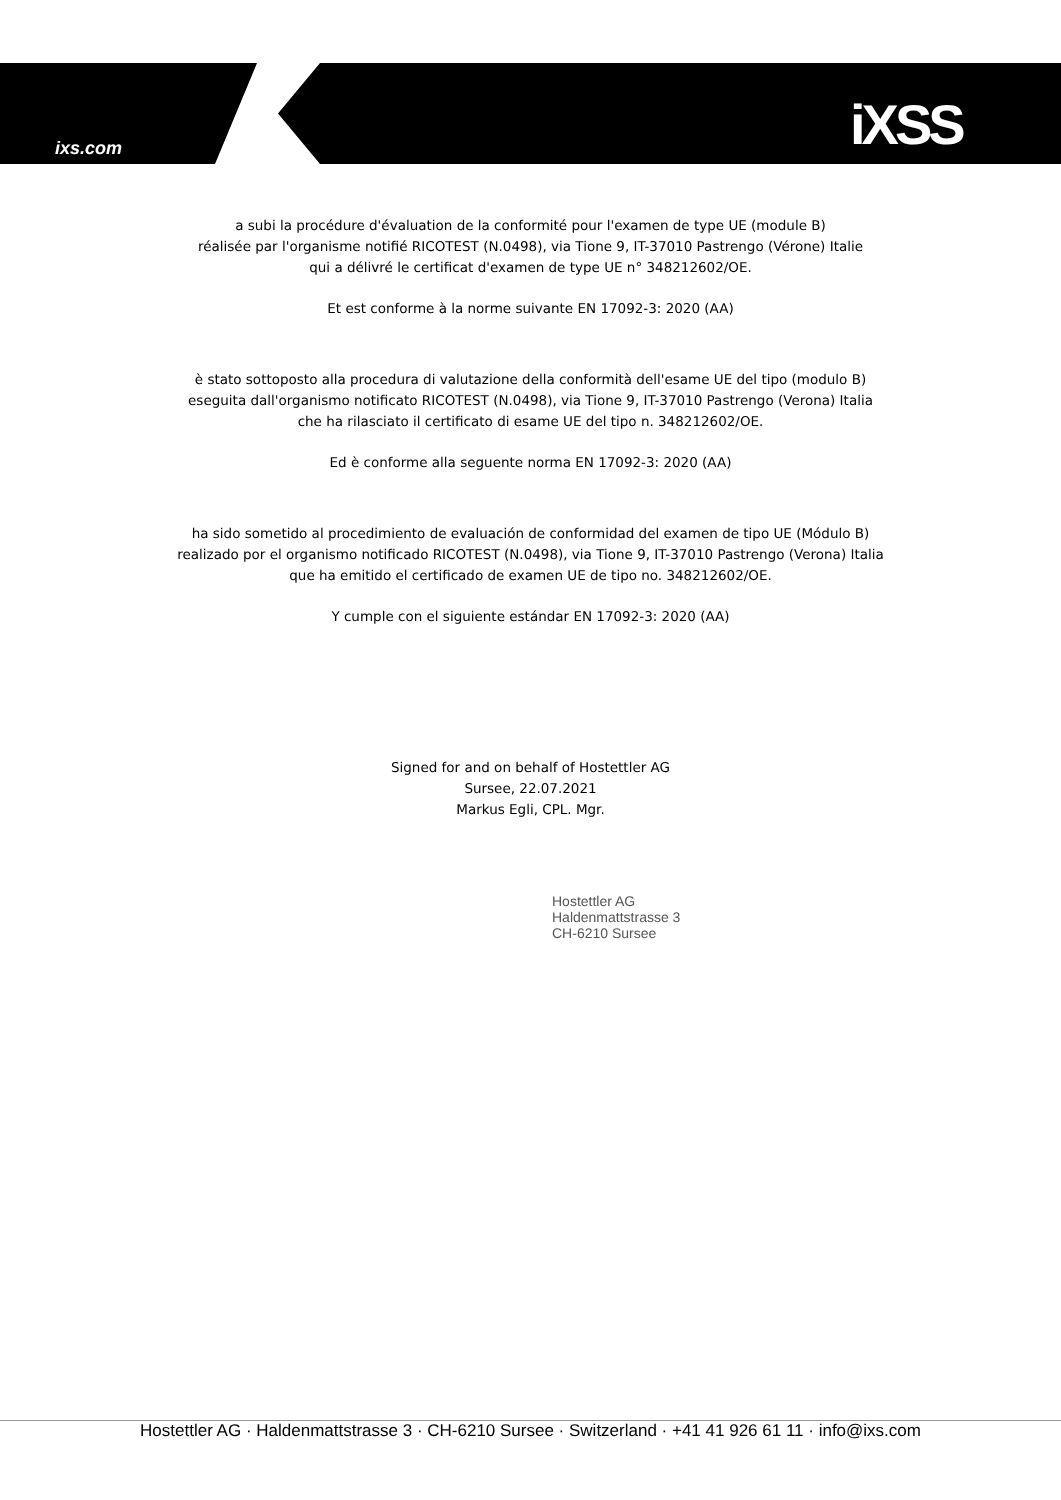ixs.com iXSS
a subi la procédure d'évaluation de la conformité pour l'examen de type UE (module B)
réalisée par l'organisme notifié RICOTEST (N.0498), via Tione 9, IT-37010 Pastrengo (Vérone) Italie
qui a délivré le certificat d'examen de type UE n° 348212602/OE.
Et est conforme à la norme suivante EN 17092-3: 2020 (AA)
è stato sottoposto alla procedura di valutazione della conformità dell'esame UE del tipo (modulo B)
eseguita dall'organismo notificato RICOTEST (N.0498), via Tione 9, IT-37010 Pastrengo (Verona) Italia
che ha rilasciato il certificato di esame UE del tipo n. 348212602/OE.
Ed è conforme alla seguente norma EN 17092-3: 2020 (AA)
ha sido sometido al procedimiento de evaluación de conformidad del examen de tipo UE (Módulo B)
realizado por el organismo notificado RICOTEST (N.0498), via Tione 9, IT-37010 Pastrengo (Verona) Italia
que ha emitido el certificado de examen UE de tipo no. 348212602/OE.
Y cumple con el siguiente estándar EN 17092-3: 2020 (AA)
Signed for and on behalf of Hostettler AG
Sursee, 22.07.2021
Markus Egli, CPL. Mgr.
Hostettler AG
Haldenmattstrasse 3
CH-6210 Sursee
Hostettler AG · Haldenmattstrasse 3 · CH-6210 Sursee · Switzerland · +41 41 926 61 11 · info@ixs.com